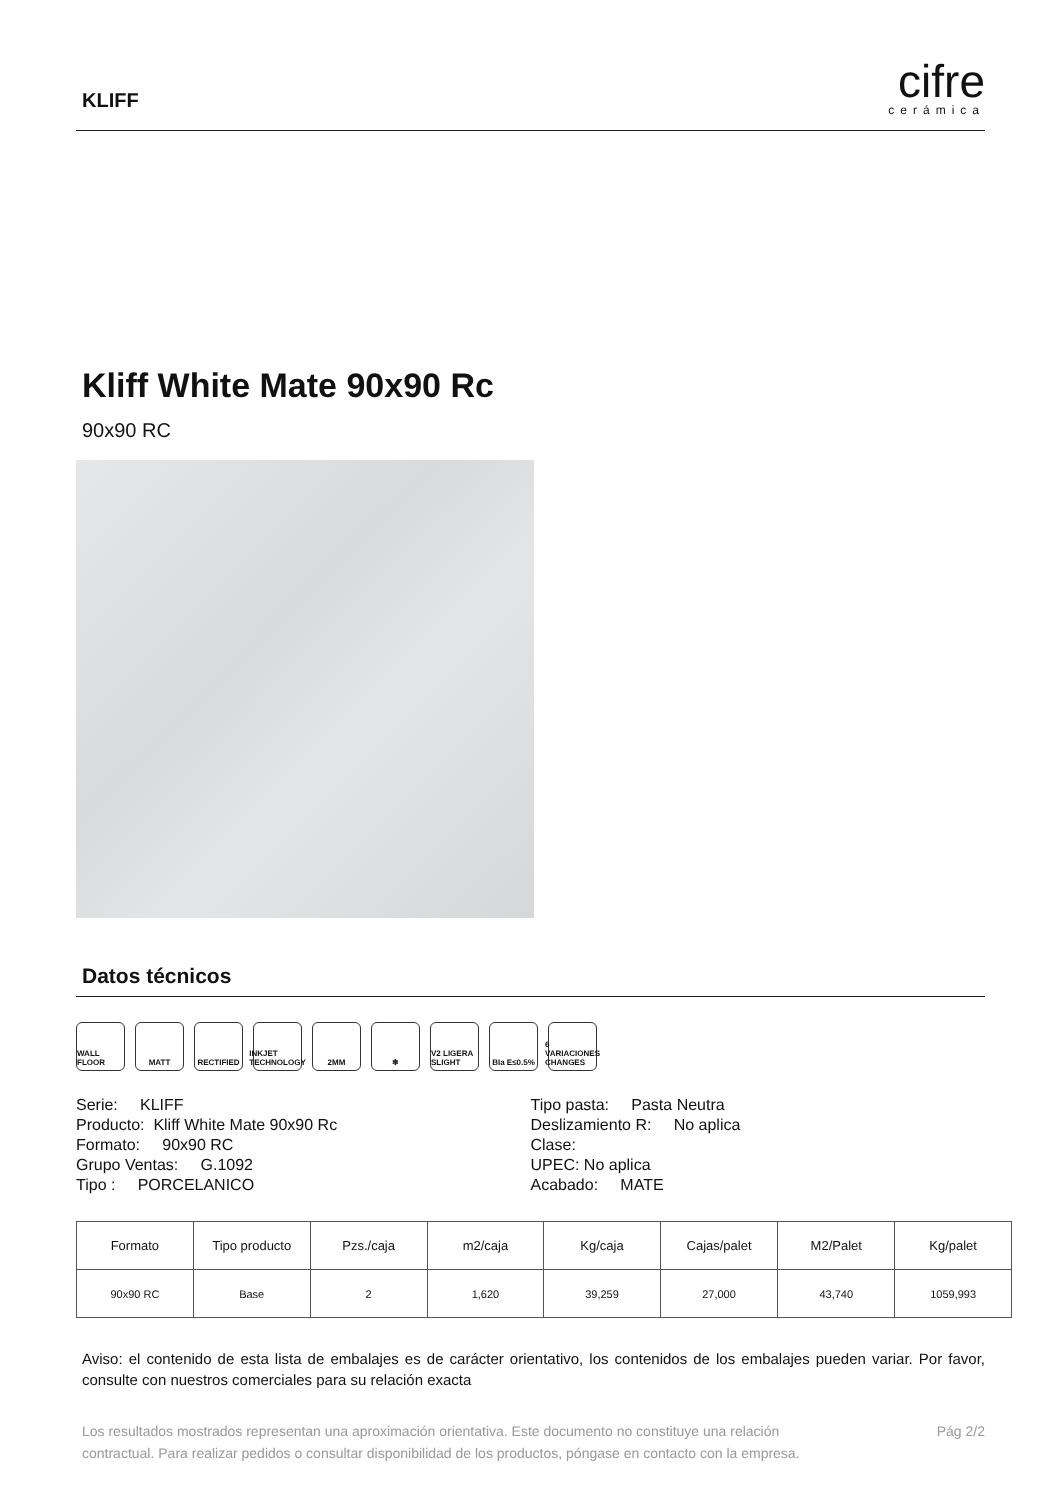KLIFF
cifre
cerámica
Kliff White Mate 90x90 Rc
90x90 RC
Datos técnicos
WALL FLOOR MATT RECTIFIED INKJET TECHNOLOGY
2MM ❄ V2 LIGERA SLIGHT
BIa E≤0.5% 6 VARIACIONES CHANGES
Serie: KLIFF
Producto: Kliff White Mate 90x90 Rc
Formato: 90x90 RC
Grupo Ventas: G.1092
Tipo : PORCELANICO
Tipo pasta: Pasta Neutra
Deslizamiento R: No aplica
Clase:
UPEC: No aplica
Acabado: MATE
| Formato | Tipo producto | Pzs./caja | m2/caja | Kg/caja | Cajas/palet | M2/Palet | Kg/palet |
| --- | --- | --- | --- | --- | --- | --- | --- |
| 90x90 RC | Base | 2 | 1,620 | 39,259 | 27,000 | 43,740 | 1059,993 |
Aviso: el contenido de esta lista de embalajes es de carácter orientativo, los contenidos de los embalajes pueden variar. Por favor, consulte con nuestros comerciales para su relación exacta
Los resultados mostrados representan una aproximación orientativa. Este documento no constituye una relación
contractual. Para realizar pedidos o consultar disponibilidad de los productos, póngase en contacto con la empresa.
Pág 2/2